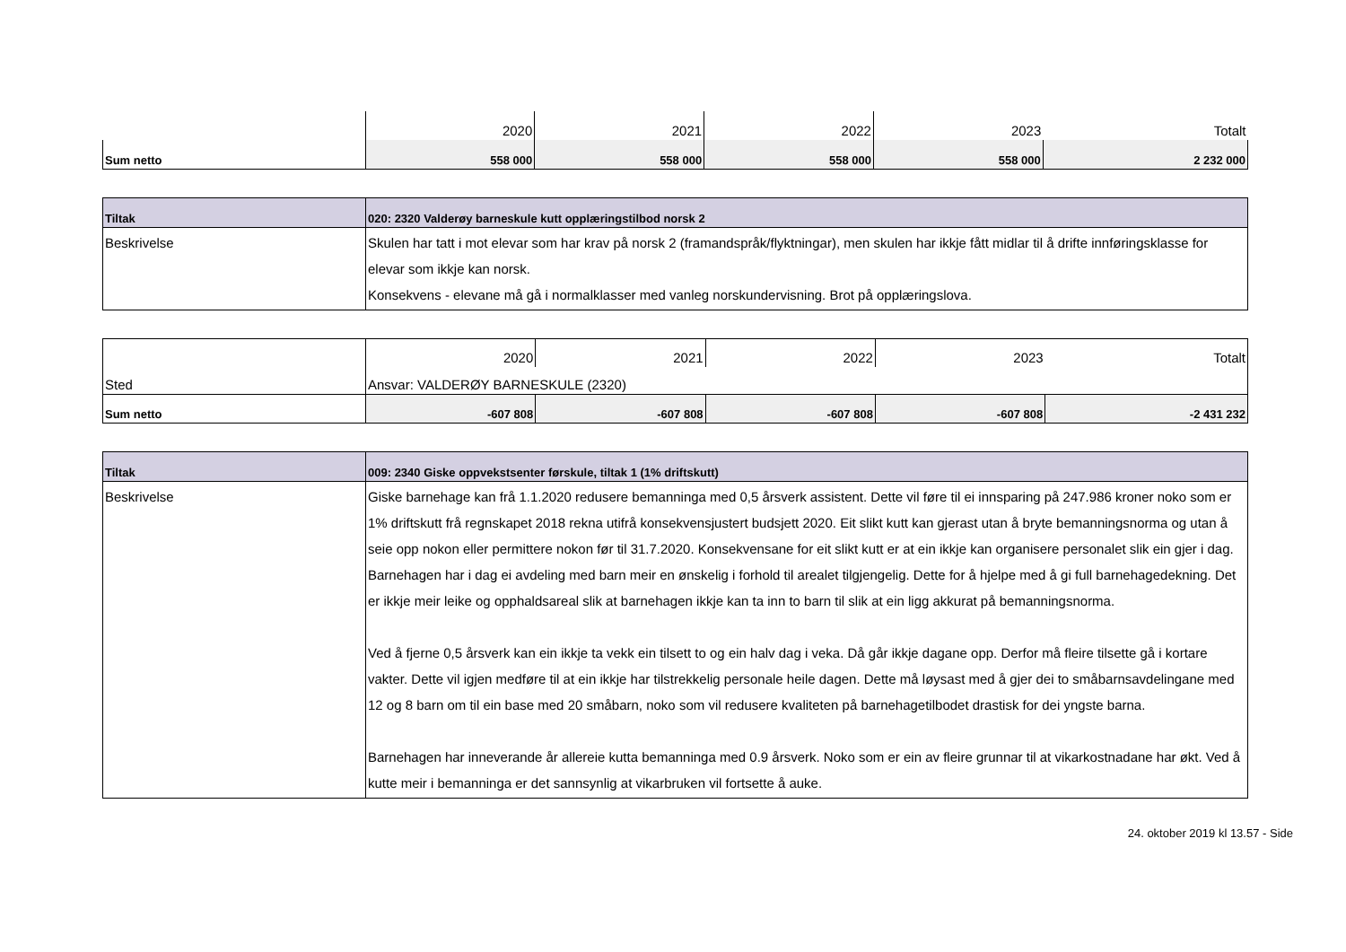| | 2020 | 2021 | 2022 | 2023 | Totalt |
| Sum netto | 558 000 | 558 000 | 558 000 | 558 000 | 2 232 000 |
| Tiltak | 020: 2320 Valderøy barneskule kutt opplæringstilbod norsk 2 |
| Beskrivelse | Skulen har tatt i mot elevar som har krav på norsk 2 (framandspråk/flyktningar), men skulen har ikkje fått midlar til å drifte innføringsklasse for elevar som ikkje kan norsk. Konsekvens - elevane må gå i normalklasser med vanleg norskundervisning. Brot på opplæringslova. |
| | 2020 | 2021 | 2022 | 2023 | Totalt |
| Sted | Ansvar: VALDERØY BARNESKULE (2320) | | | | |
| Sum netto | -607 808 | -607 808 | -607 808 | -607 808 | -2 431 232 |
| Tiltak | 009: 2340 Giske oppvekstsenter førskule, tiltak 1 (1% driftskutt) |
| Beskrivelse | Giske barnehage kan frå 1.1.2020 redusere bemanninga med 0,5 årsverk assistent. Dette vil føre til ei innsparing på 247.986 kroner noko som er 1% driftskutt frå regnskapet 2018 rekna utifrå konsekvensjustert budsjett 2020. Eit slikt kutt kan gjerast utan å bryte bemanningsnorma og utan å seie opp nokon eller permittere nokon før til 31.7.2020. Konsekvensane for eit slikt kutt er at ein ikkje kan organisere personalet slik ein gjer i dag. Barnehagen har i dag ei avdeling med barn meir en ønskelig i forhold til arealet tilgjengelig. Dette for å hjelpe med å gi full barnehagedekning. Det er ikkje meir leike og opphaldsareal slik at barnehagen ikkje kan ta inn to barn til slik at ein ligg akkurat på bemanningsnorma. Ved å fjerne 0,5 årsverk kan ein ikkje ta vekk ein tilsett to og ein halv dag i veka. Då går ikkje dagane opp. Derfor må fleire tilsette gå i kortare vakter. Dette vil igjen medføre til at ein ikkje har tilstrekkelig personale heile dagen. Dette må løysast med å gjer dei to småbarnsavdelingane med 12 og 8 barn om til ein base med 20 småbarn, noko som vil redusere kvaliteten på barnehagetilbodet drastisk for dei yngste barna. Barnehagen har inneverande år allereie kutta bemanninga med 0.9 årsverk. Noko som er ein av fleire grunnar til at vikarkostnadane har økt. Ved å kutte meir i bemanninga er det sannsynlig at vikarbruken vil fortsette å auke. |
24. oktober 2019 kl 13.57 - Side